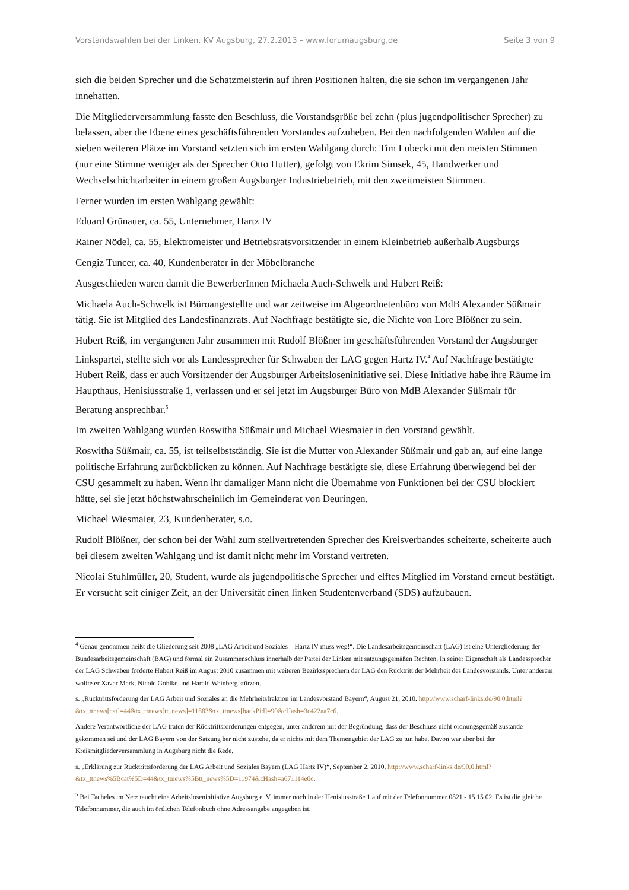Vorstandswahlen bei der Linken, KV Augsburg, 27.2.2013 – www.forumaugsburg.de Seite 3 von 9
sich die beiden Sprecher und die Schatzmeisterin auf ihren Positionen halten, die sie schon im vergangenen Jahr innehatten.
Die Mitgliederversammlung fasste den Beschluss, die Vorstandsgröße bei zehn (plus jugendpolitischer Sprecher) zu belassen, aber die Ebene eines geschäftsführenden Vorstandes aufzuheben. Bei den nachfolgenden Wahlen auf die sieben weiteren Plätze im Vorstand setzten sich im ersten Wahlgang durch: Tim Lubecki mit den meisten Stimmen (nur eine Stimme weniger als der Sprecher Otto Hutter), gefolgt von Ekrim Simsek, 45, Handwerker und Wechselschichtarbeiter in einem großen Augsburger Industriebetrieb, mit den zweitmeisten Stimmen.
Ferner wurden im ersten Wahlgang gewählt:
Eduard Grünauer, ca. 55, Unternehmer, Hartz IV
Rainer Nödel, ca. 55, Elektromeister und Betriebsratsvorsitzender in einem Kleinbetrieb außerhalb Augsburgs
Cengiz Tuncer, ca. 40, Kundenberater in der Möbelbranche
Ausgeschieden waren damit die BewerberInnen Michaela Auch-Schwelk und Hubert Reiß:
Michaela Auch-Schwelk ist Büroangestellte und war zeitweise im Abgeordnetenbüro von MdB Alexander Süßmair tätig. Sie ist Mitglied des Landesfinanzrats. Auf Nachfrage bestätigte sie, die Nichte von Lore Blößner zu sein.
Hubert Reiß, im vergangenen Jahr zusammen mit Rudolf Blößner im geschäftsführenden Vorstand der Augsburger Linkspartei, stellte sich vor als Landessprecher für Schwaben der LAG gegen Hartz IV.<sup>4</sup> Auf Nachfrage bestätigte Hubert Reiß, dass er auch Vorsitzender der Augsburger Arbeitsloseninitiative sei. Diese Initiative habe ihre Räume im Haupthaus, Henisiusstraße 1, verlassen und er sei jetzt im Augsburger Büro von MdB Alexander Süßmair für Beratung ansprechbar.<sup>5</sup>
Im zweiten Wahlgang wurden Roswitha Süßmair und Michael Wiesmaier in den Vorstand gewählt.
Roswitha Süßmair, ca. 55, ist teilselbstständig. Sie ist die Mutter von Alexander Süßmair und gab an, auf eine lange politische Erfahrung zurückblicken zu können. Auf Nachfrage bestätigte sie, diese Erfahrung überwiegend bei der CSU gesammelt zu haben. Wenn ihr damaliger Mann nicht die Übernahme von Funktionen bei der CSU blockiert hätte, sei sie jetzt höchstwahrscheinlich im Gemeinderat von Deuringen.
Michael Wiesmaier, 23, Kundenberater, s.o.
Rudolf Blößner, der schon bei der Wahl zum stellvertretenden Sprecher des Kreisverbandes scheiterte, scheiterte auch bei diesem zweiten Wahlgang und ist damit nicht mehr im Vorstand vertreten.
Nicolai Stuhlmüller, 20, Student, wurde als jugendpolitische Sprecher und elftes Mitglied im Vorstand erneut bestätigt. Er versucht seit einiger Zeit, an der Universität einen linken Studentenverband (SDS) aufzubauen.
<sup>4</sup> Genau genommen heißt die Gliederung seit 2008 „LAG Arbeit und Soziales – Hartz IV muss weg!“. Die Landesarbeitsgemeinschaft (LAG) ist eine Untergliederung der Bundesarbeitsgemeinschaft (BAG) und formal ein Zusammenschluss innerhalb der Partei der Linken mit satzungsgemäßen Rechten. In seiner Eigenschaft als Landessprecher der LAG Schwaben forderte Hubert Reiß im August 2010 zusammen mit weiteren Bezirkssprechern der LAG den Rücktritt der Mehrheit des Landesvorstands. Unter anderem wollte er Xaver Merk, Nicole Gohlke und Harald Weinberg stürzen.
s. „Rücktrittsforderung der LAG Arbeit und Soziales an die Mehrheitsfraktion im Landesvorstand Bayern“, August 21, 2010. http://www.scharf-links.de/90.0.html?&tx_ttnews[cat]=44&tx_ttnews[tt_news]=11883&tx_ttnews[backPid]=90&cHash=3c422aa7c6.
Andere Verantwortliche der LAG traten der Rücktrittsforderungen entgegen, unter anderem mit der Begründung, dass der Beschluss nicht ordnungsgemäß zustande gekommen sei und der LAG Bayern von der Satzung her nicht zustehe, da er nichts mit dem Themengebiet der LAG zu tun habe. Davon war aber bei der Kreismitgliederversammlung in Augsburg nicht die Rede.
s. „Erklärung zur Rücktrittsforderung der LAG Arbeit und Soziales Bayern (LAG Hartz IV)“, September 2, 2010. http://www.scharf-links.de/90.0.html?&tx_ttnews%5Bcat%5D=44&tx_ttnews%5Btt_news%5D=11974&cHash=a671114e0c.
<sup>5</sup> Bei Tacheles im Netz taucht eine Arbeitsloseninitiative Augsburg e. V. immer noch in der Henisiusstraße 1 auf mit der Telefonnummer 0821 - 15 15 02. Es ist die gleiche Telefonnummer, die auch im örtlichen Telefonbuch ohne Adressangabe angegeben ist.